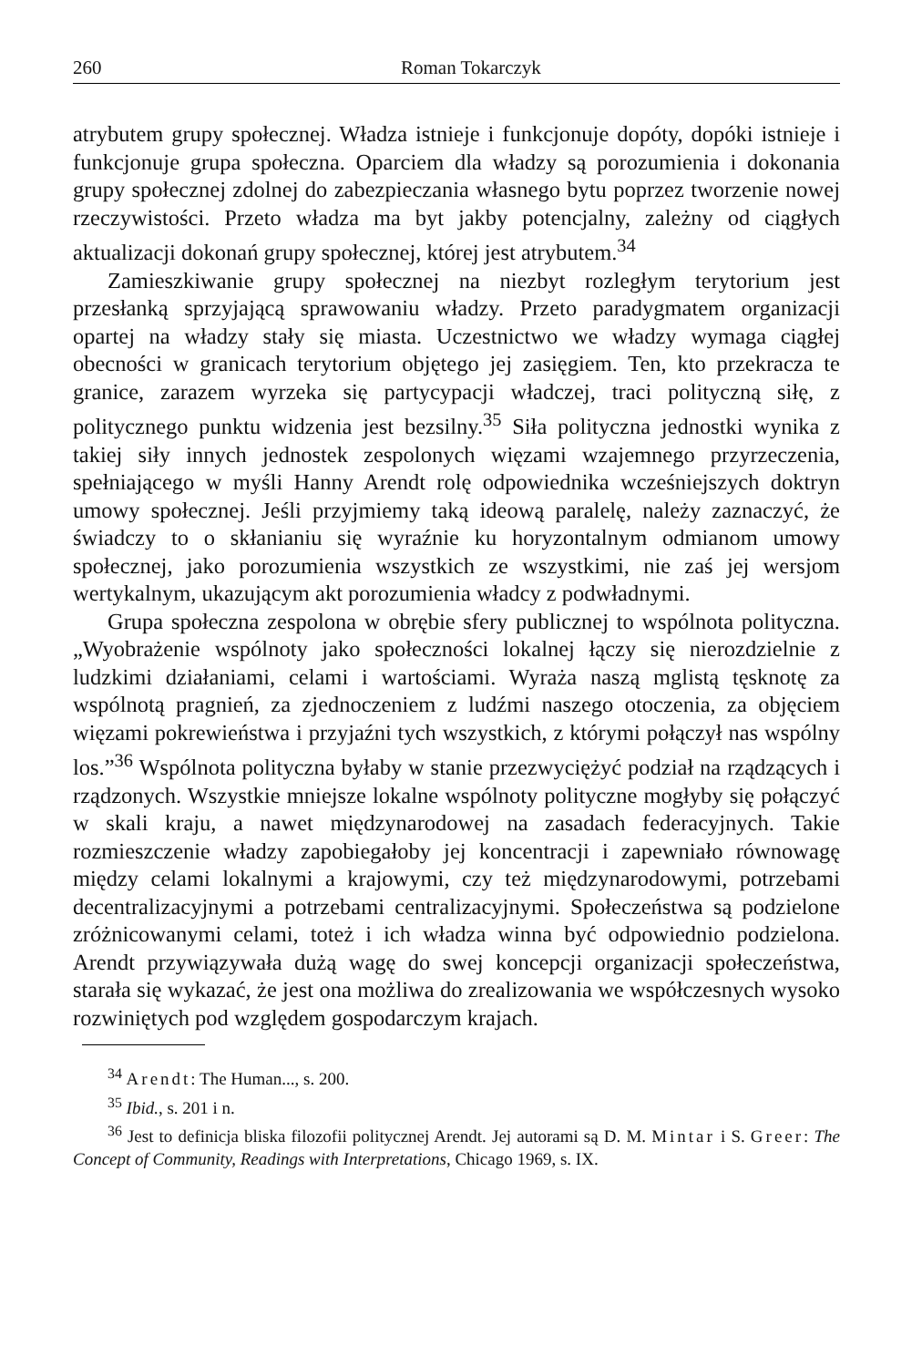260 Roman Tokarczyk
atrybutem grupy społecznej. Władza istnieje i funkcjonuje dopóty, dopóki istnieje i funkcjonuje grupa społeczna. Oparciem dla władzy są porozumienia i dokonania grupy społecznej zdolnej do zabezpieczania własnego bytu poprzez tworzenie nowej rzeczywistości. Przeto władza ma byt jakby potencjalny, zależny od ciągłych aktualizacji dokonań grupy społecznej, której jest atrybutem.<sup>34</sup>
Zamieszkiwanie grupy społecznej na niezbyt rozległym terytorium jest przesłanką sprzyjającą sprawowaniu władzy. Przeto paradygmatem organizacji opartej na władzy stały się miasta. Uczestnictwo we władzy wymaga ciągłej obecności w granicach terytorium objętego jej zasięgiem. Ten, kto przekracza te granice, zarazem wyrzeka się partycypacji władczej, traci polityczną siłę, z politycznego punktu widzenia jest bezsilny.<sup>35</sup> Siła polityczna jednostki wynika z takiej siły innych jednostek zespolonych więzami wzajemnego przyrzeczenia, spełniającego w myśli Hanny Arendt rolę odpowiednika wcześniejszych doktryn umowy społecznej. Jeśli przyjmiemy taką ideową paralelę, należy zaznaczyć, że świadczy to o skłanianiu się wyraźnie ku horyzontalnym odmianom umowy społecznej, jako porozumienia wszystkich ze wszystkimi, nie zaś jej wersjom wertykalnym, ukazującym akt porozumienia władcy z podwładnymi.
Grupa społeczna zespolona w obrębie sfery publicznej to wspólnota polityczna. „Wyobrażenie wspólnoty jako społeczności lokalnej łączy się nierozdzielnie z ludzkimi działaniami, celami i wartościami. Wyraża naszą mglistą tęsknotę za wspólnotą pragnień, za zjednoczeniem z ludźmi naszego otoczenia, za objęciem więzami pokrewieństwa i przyjaźni tych wszystkich, z którymi połączył nas wspólny los.”<sup>36</sup> Wspólnota polityczna byłaby w stanie przezwyciężyć podział na rządzących i rządzonych. Wszystkie mniejsze lokalne wspólnoty polityczne mogłyby się połączyć w skali kraju, a nawet międzynarodowej na zasadach federacyjnych. Takie rozmieszczenie władzy zapobiegałoby jej koncentracji i zapewniało równowagę między celami lokalnymi a krajowymi, czy też międzynarodowymi, potrzebami decentralizacyjnymi a potrzebami centralizacyjnymi. Społeczeństwa są podzielone zróżnicowanymi celami, toteż i ich władza winna być odpowiednio podzielona. Arendt przywiązywała dużą wagę do swej koncepcji organizacji społeczeństwa, starała się wykazać, że jest ona możliwa do zrealizowania we współczesnych wysoko rozwiniętych pod względem gospodarczym krajach.
<sup>34</sup> Arendt: The Human..., s. 200.
<sup>35</sup> Ibid., s. 201 i n.
<sup>36</sup> Jest to definicja bliska filozofii politycznej Arendt. Jej autorami są D. M. Mintar i S. Greer: The Concept of Community, Readings with Interpretations, Chicago 1969, s. IX.